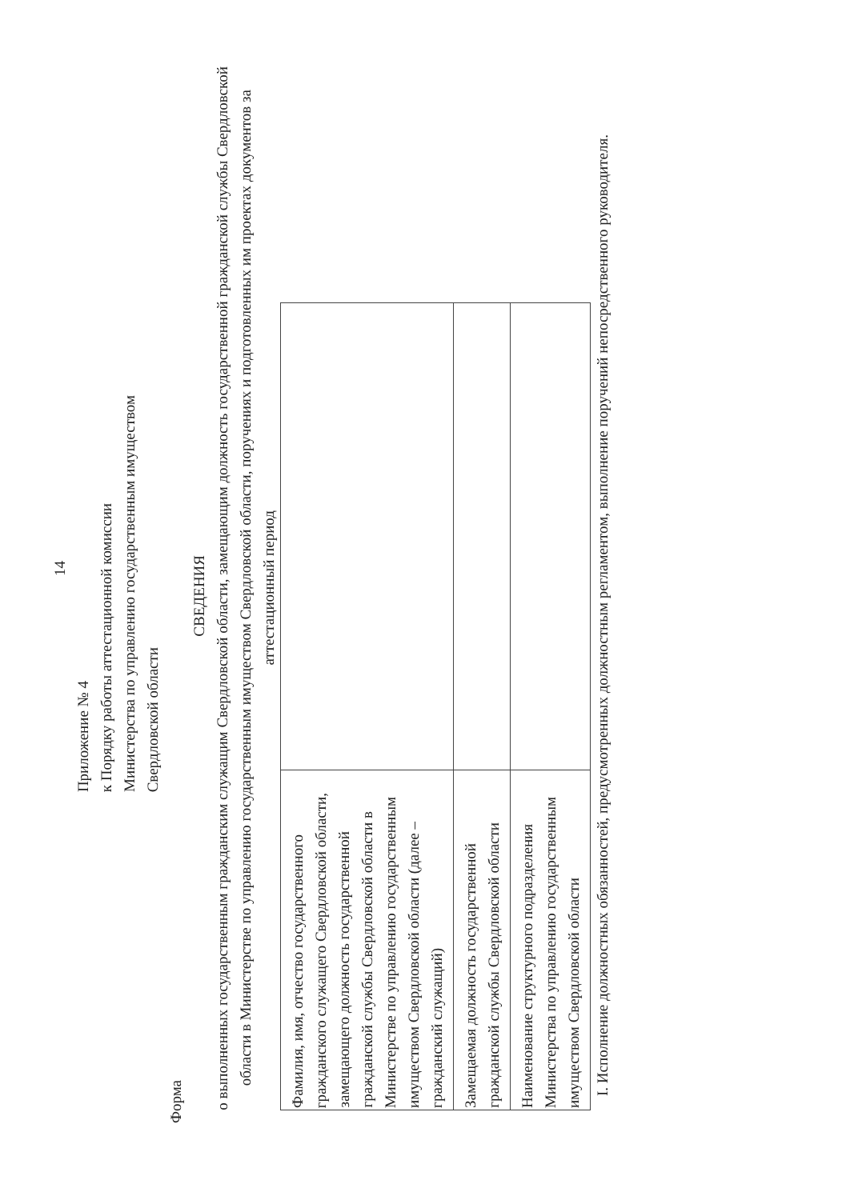14
Приложение № 4
к Порядку работы аттестационной комиссии
Министерства по управлению государственным имуществом
Свердловской области
Форма
СВЕДЕНИЯ
о выполненных государственным гражданским служащим Свердловской области, замещающим должность государственной гражданской службы Свердловской области в Министерстве по управлению государственным имуществом Свердловской области, поручениях и подготовленных им проектах документов за аттестационный период
| Фамилия, имя, отчество государственного гражданского служащего Свердловской области, замещающего должность государственной гражданской службы Свердловской области в Министерстве по управлению государственным имуществом Свердловской области (далее – гражданский служащий) | |
| Замещаемая должность государственной гражданской службы Свердловской области | |
| Наименование структурного подразделения Министерства по управлению государственным имуществом Свердловской области | |
I. Исполнение должностных обязанностей, предусмотренных должностным регламентом, выполнение поручений непосредственного руководителя.